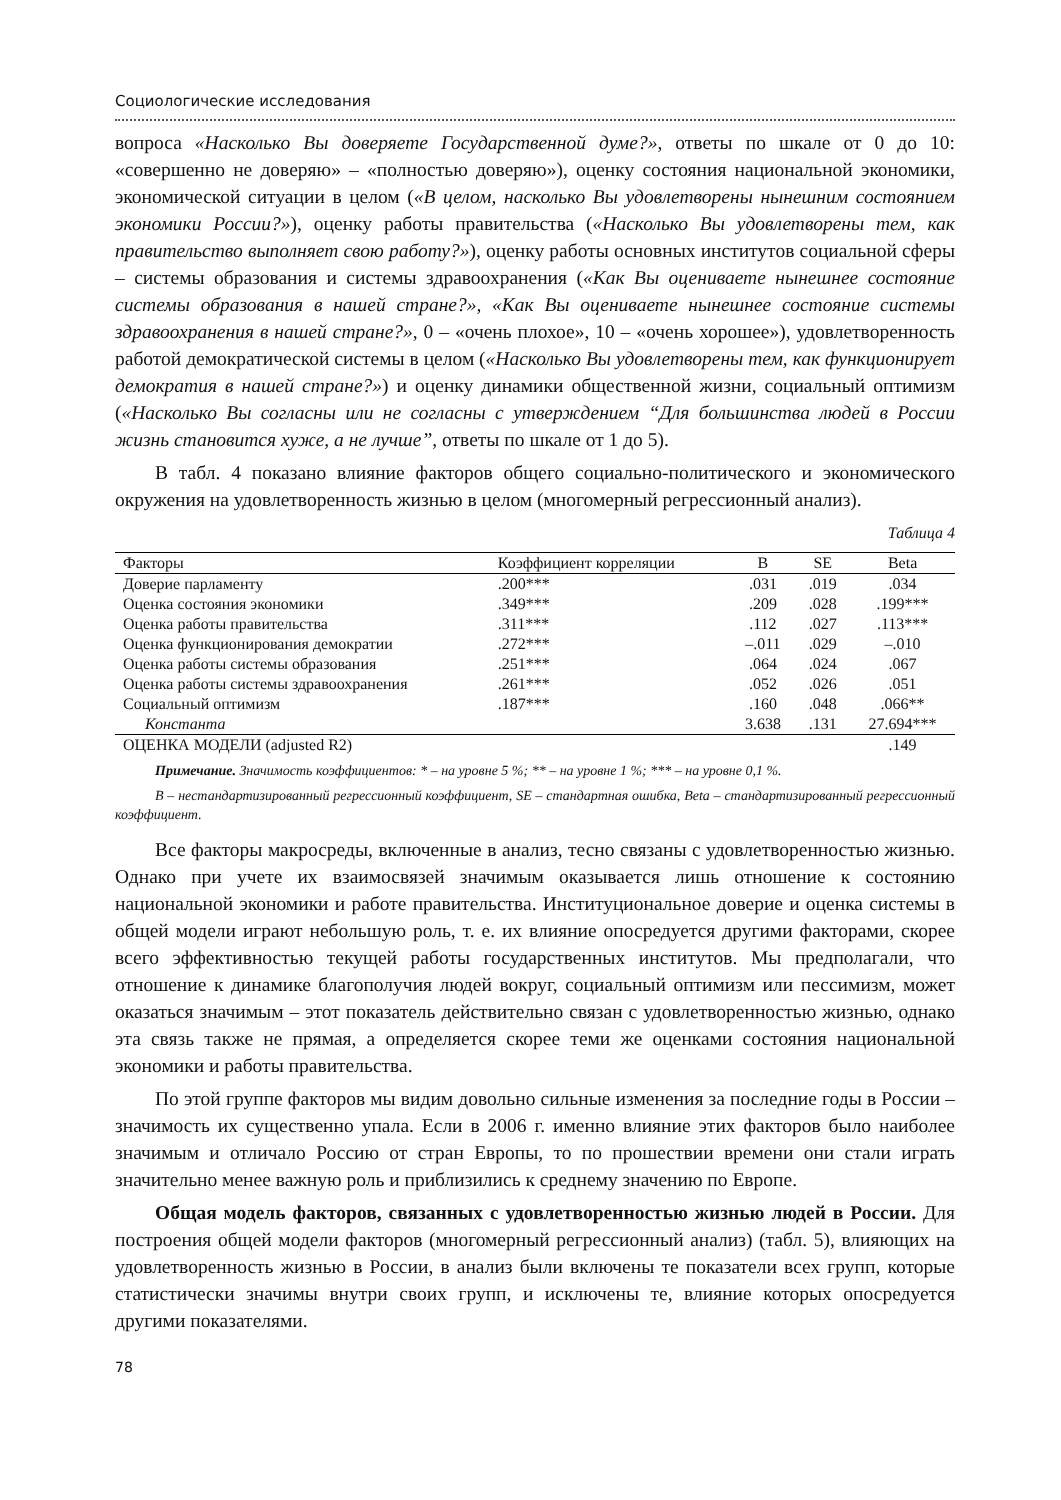Социологические исследования
вопроса «Насколько Вы доверяете Государственной думе?», ответы по шкале от 0 до 10: «совершенно не доверяю» – «полностью доверяю»), оценку состояния национальной экономики, экономической ситуации в целом («В целом, насколько Вы удовлетворены нынешним состоянием экономики России?»), оценку работы правительства («Насколько Вы удовлетворены тем, как правительство выполняет свою работу?»), оценку работы основных институтов социальной сферы – системы образования и системы здравоохранения («Как Вы оцениваете нынешнее состояние системы образования в нашей стране?», «Как Вы оцениваете нынешнее состояние системы здравоохранения в нашей стране?», 0 – «очень плохое», 10 – «очень хорошее»), удовлетворенность работой демократической системы в целом («Насколько Вы удовлетворены тем, как функционирует демократия в нашей стране?») и оценку динамики общественной жизни, социальный оптимизм («Насколько Вы согласны или не согласны с утверждением “Для большинства людей в России жизнь становится хуже, а не лучше”, ответы по шкале от 1 до 5).
В табл. 4 показано влияние факторов общего социально-политического и экономического окружения на удовлетворенность жизнью в целом (многомерный регрессионный анализ).
Таблица 4
| Факторы | Коэффициент корреляции | B | SE | Beta |
| --- | --- | --- | --- | --- |
| Доверие парламенту | .200*** | .031 | .019 | .034 |
| Оценка состояния экономики | .349*** | .209 | .028 | .199*** |
| Оценка работы правительства | .311*** | .112 | .027 | .113*** |
| Оценка функционирования демократии | .272*** | –.011 | .029 | –.010 |
| Оценка работы системы образования | .251*** | .064 | .024 | .067 |
| Оценка работы системы здравоохранения | .261*** | .052 | .026 | .051 |
| Социальный оптимизм | .187*** | .160 | .048 | .066** |
| Константа | | 3.638 | .131 | 27.694*** |
| ОЦЕНКА МОДЕЛИ (adjusted R2) | | | | .149 |
Примечание. Значимость коэффициентов: * – на уровне 5 %; ** – на уровне 1 %; *** – на уровне 0,1 %.
B – нестандартизированный регрессионный коэффициент, SE – стандартная ошибка, Beta – стандартизированный регрессионный коэффициент.
Все факторы макросреды, включенные в анализ, тесно связаны с удовлетворенностью жизнью. Однако при учете их взаимосвязей значимым оказывается лишь отношение к состоянию национальной экономики и работе правительства. Институциональное доверие и оценка системы в общей модели играют небольшую роль, т. е. их влияние опосредуется другими факторами, скорее всего эффективностью текущей работы государственных институтов. Мы предполагали, что отношение к динамике благополучия людей вокруг, социальный оптимизм или пессимизм, может оказаться значимым – этот показатель действительно связан с удовлетворенностью жизнью, однако эта связь также не прямая, а определяется скорее теми же оценками состояния национальной экономики и работы правительства.
По этой группе факторов мы видим довольно сильные изменения за последние годы в России – значимость их существенно упала. Если в 2006 г. именно влияние этих факторов было наиболее значимым и отличало Россию от стран Европы, то по прошествии времени они стали играть значительно менее важную роль и приблизились к среднему значению по Европе.
Общая модель факторов, связанных с удовлетворенностью жизнью людей в России. Для построения общей модели факторов (многомерный регрессионный анализ) (табл. 5), влияющих на удовлетворенность жизнью в России, в анализ были включены те показатели всех групп, которые статистически значимы внутри своих групп, и исключены те, влияние которых опосредуется другими показателями.
78